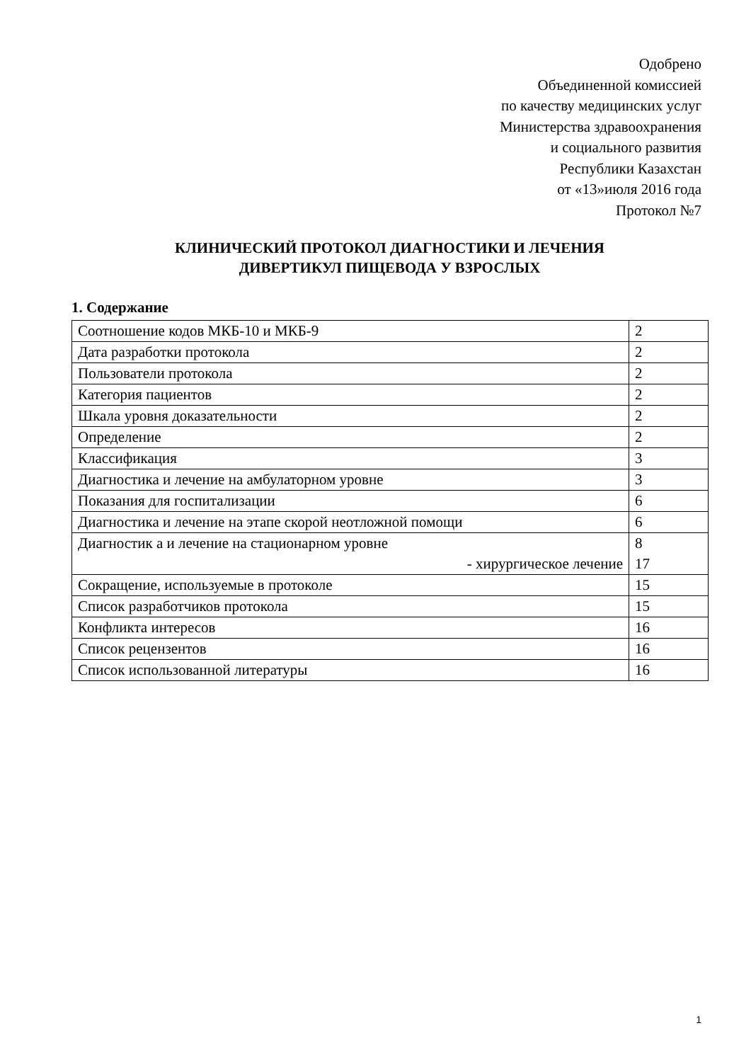Одобрено
Объединенной комиссией
по качеству медицинских услуг
Министерства здравоохранения
и социального развития
Республики Казахстан
от «13»июля 2016 года
Протокол №7
КЛИНИЧЕСКИЙ ПРОТОКОЛ ДИАГНОСТИКИ И ЛЕЧЕНИЯ
ДИВЕРТИКУЛ ПИЩЕВОДА У ВЗРОСЛЫХ
1. Содержание
| Соотношение кодов МКБ-10 и МКБ-9 | 2 |
| Дата разработки протокола | 2 |
| Пользователи протокола | 2 |
| Категория пациентов | 2 |
| Шкала уровня доказательности | 2 |
| Определение | 2 |
| Классификация | 3 |
| Диагностика и лечение на амбулаторном уровне | 3 |
| Показания для госпитализации | 6 |
| Диагностика и лечение на этапе скорой неотложной помощи | 6 |
| Диагностик а и лечение на стационарном уровне - хирургическое лечение | 8 17 |
| Сокращение, используемые в протоколе | 15 |
| Список разработчиков протокола | 15 |
| Конфликта интересов | 16 |
| Список рецензентов | 16 |
| Список использованной литературы | 16 |
1